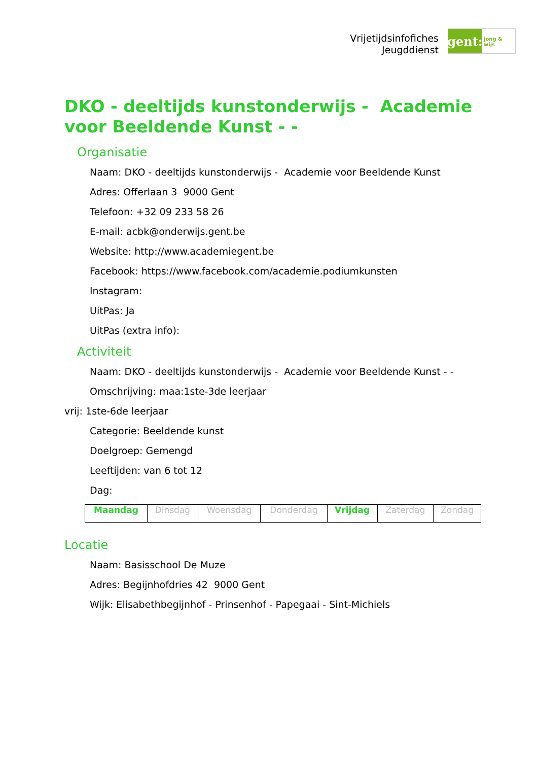Vrijetijdsinfofiches
Jeugddienst
gent:
jong & wijs
DKO - deeltijds kunstonderwijs - Academie voor Beeldende Kunst - -
Organisatie
Naam: DKO - deeltijds kunstonderwijs - Academie voor Beeldende Kunst
Adres: Offerlaan 3 9000 Gent
Telefoon: +32 09 233 58 26
E-mail: acbk@onderwijs.gent.be
Website: http://www.academiegent.be
Facebook: https://www.facebook.com/academie.podiumkunsten
Instagram:
UitPas: Ja
UitPas (extra info):
Activiteit
Naam: DKO - deeltijds kunstonderwijs - Academie voor Beeldende Kunst - -
Omschrijving: maa:1ste-3de leerjaar
vrij: 1ste-6de leerjaar
Categorie: Beeldende kunst
Doelgroep: Gemengd
Leeftijden: van 6 tot 12
Dag:
| Maandag | Dinsdag | Woensdag | Donderdag | Vrijdag | Zaterdag | Zondag |
Locatie
Naam: Basisschool De Muze
Adres: Begijnhofdries 42 9000 Gent
Wijk: Elisabethbegijnhof - Prinsenhof - Papegaai - Sint-Michiels